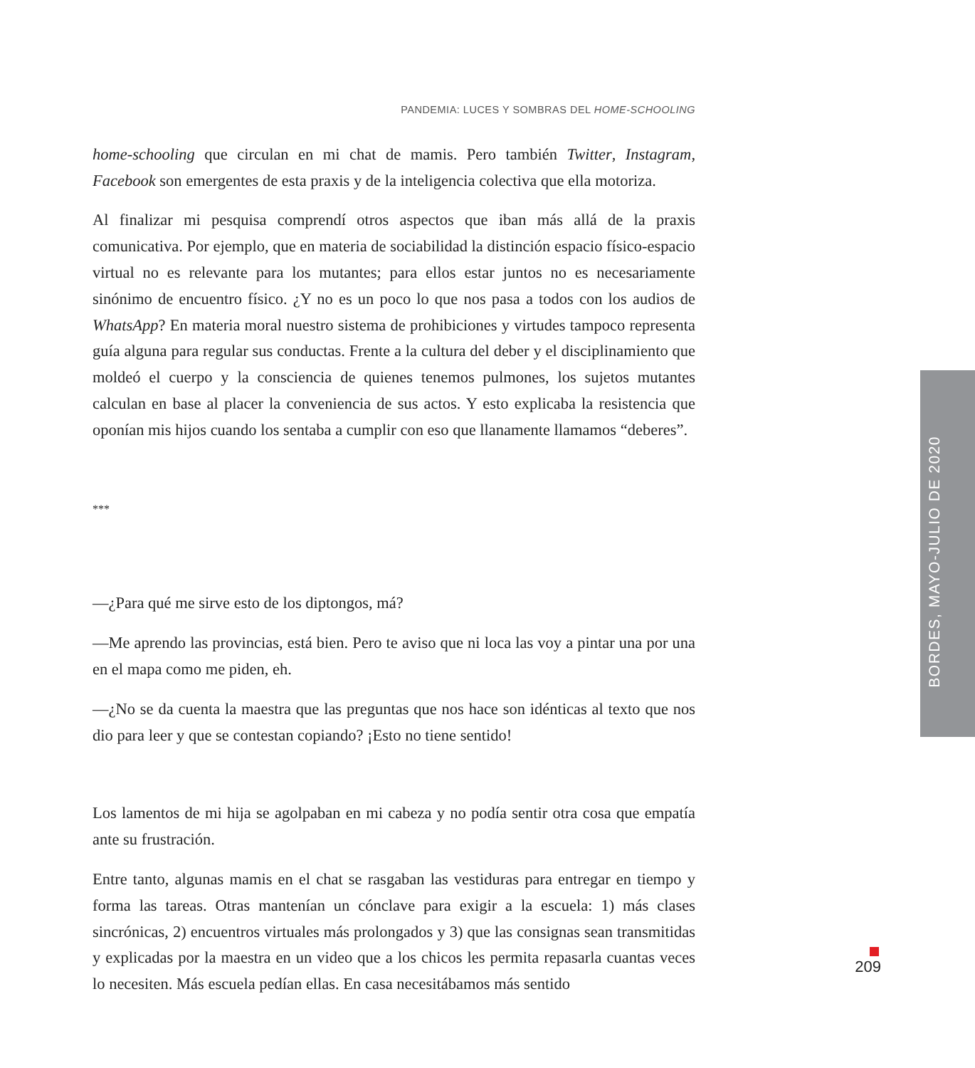PANDEMIA: LUCES Y SOMBRAS DEL HOME-SCHOOLING
home-schooling que circulan en mi chat de mamis. Pero también Twitter, Instagram, Facebook son emergentes de esta praxis y de la inteligencia colectiva que ella motoriza.
Al finalizar mi pesquisa comprendí otros aspectos que iban más allá de la praxis comunicativa. Por ejemplo, que en materia de sociabilidad la distinción espacio físico-espacio virtual no es relevante para los mutantes; para ellos estar juntos no es necesariamente sinónimo de encuentro físico. ¿Y no es un poco lo que nos pasa a todos con los audios de WhatsApp? En materia moral nuestro sistema de prohibiciones y virtudes tampoco representa guía alguna para regular sus conductas. Frente a la cultura del deber y el disciplinamiento que moldeó el cuerpo y la consciencia de quienes tenemos pulmones, los sujetos mutantes calculan en base al placer la conveniencia de sus actos. Y esto explicaba la resistencia que oponían mis hijos cuando los sentaba a cumplir con eso que llanamente llamamos “deberes”.
***
—¿Para qué me sirve esto de los diptongos, má?
—Me aprendo las provincias, está bien. Pero te aviso que ni loca las voy a pintar una por una en el mapa como me piden, eh.
—¿No se da cuenta la maestra que las preguntas que nos hace son idénticas al texto que nos dio para leer y que se contestan copiando? ¡Esto no tiene sentido!
Los lamentos de mi hija se agolpaban en mi cabeza y no podía sentir otra cosa que empatía ante su frustración.
Entre tanto, algunas mamis en el chat se rasgaban las vestiduras para entregar en tiempo y forma las tareas. Otras mantenían un cónclave para exigir a la escuela: 1) más clases sincrónicas, 2) encuentros virtuales más prolongados y 3) que las consignas sean transmitidas y explicadas por la maestra en un video que a los chicos les permita repasarla cuantas veces lo necesiten. Más escuela pedían ellas. En casa necesitábamos más sentido
BORDES, MAYO-JULIO DE 2020
209